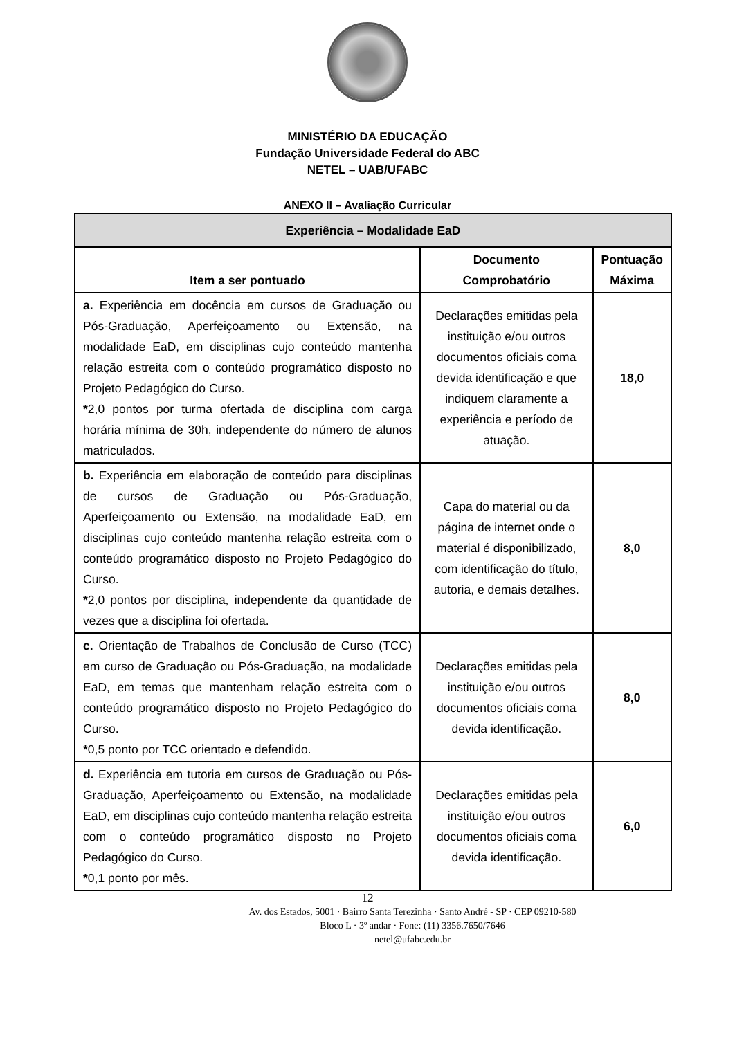MINISTÉRIO DA EDUCAÇÃO
Fundação Universidade Federal do ABC
NETEL – UAB/UFABC
ANEXO II – Avaliação Curricular
| Experiência – Modalidade EaD | | |
| --- | --- | --- |
| Item a ser pontuado | Documento Comprobatório | Pontuação Máxima |
| a. Experiência em docência em cursos de Graduação ou Pós-Graduação, Aperfeiçoamento ou Extensão, na modalidade EaD, em disciplinas cujo conteúdo mantenha relação estreita com o conteúdo programático disposto no Projeto Pedagógico do Curso. * 2,0 pontos por turma ofertada de disciplina com carga horária mínima de 30h, independente do número de alunos matriculados. | Declarações emitidas pela instituição e/ou outros documentos oficiais coma devida identificação e que indiquem claramente a experiência e período de atuação. | 18,0 |
| b. Experiência em elaboração de conteúdo para disciplinas de cursos de Graduação ou Pós-Graduação, Aperfeiçoamento ou Extensão, na modalidade EaD, em disciplinas cujo conteúdo mantenha relação estreita com o conteúdo programático disposto no Projeto Pedagógico do Curso. * 2,0 pontos por disciplina, independente da quantidade de vezes que a disciplina foi ofertada. | Capa do material ou da página de internet onde o material é disponibilizado, com identificação do título, autoria, e demais detalhes. | 8,0 |
| c. Orientação de Trabalhos de Conclusão de Curso (TCC) em curso de Graduação ou Pós-Graduação, na modalidade EaD, em temas que mantenham relação estreita com o conteúdo programático disposto no Projeto Pedagógico do Curso. * 0,5 ponto por TCC orientado e defendido. | Declarações emitidas pela instituição e/ou outros documentos oficiais coma devida identificação. | 8,0 |
| d. Experiência em tutoria em cursos de Graduação ou Pós-Graduação, Aperfeiçoamento ou Extensão, na modalidade EaD, em disciplinas cujo conteúdo mantenha relação estreita com o conteúdo programático disposto no Projeto Pedagógico do Curso. * 0,1 ponto por mês. | Declarações emitidas pela instituição e/ou outros documentos oficiais coma devida identificação. | 6,0 |
12
Av. dos Estados, 5001 · Bairro Santa Terezinha · Santo André - SP · CEP 09210-580
Bloco L · 3º andar · Fone: (11) 3356.7650/7646
netel@ufabc.edu.br